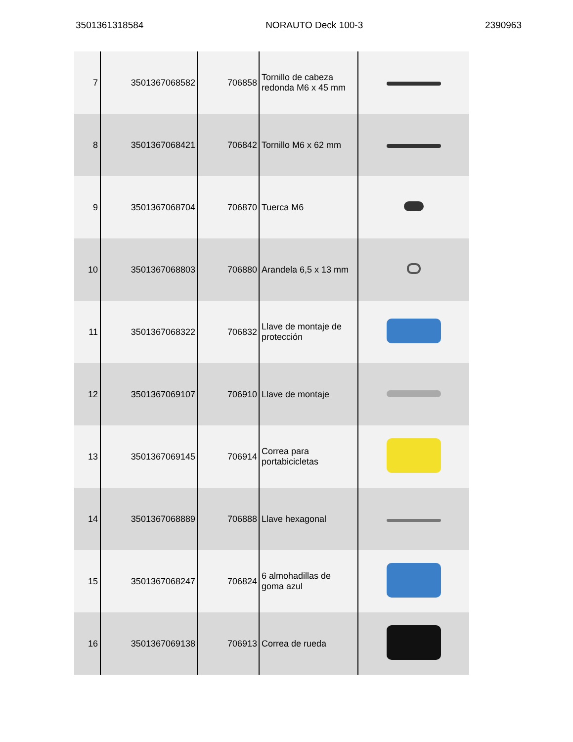3501361318584 NORAUTO Deck 100-3 2390963
| 7 | 3501367068582 | 706858 | Tornillo de cabeza redonda M6 x 45 mm | |
| 8 | 3501367068421 | 706842 | Tornillo M6 x 62 mm | |
| 9 | 3501367068704 | 706870 | Tuerca M6 | |
| 10 | 3501367068803 | 706880 | Arandela 6,5 x 13 mm | |
| 11 | 3501367068322 | 706832 | Llave de montaje de protección | |
| 12 | 3501367069107 | 706910 | Llave de montaje | |
| 13 | 3501367069145 | 706914 | Correa para portabicicletas | |
| 14 | 3501367068889 | 706888 | Llave hexagonal | |
| 15 | 3501367068247 | 706824 | 6 almohadillas de goma azul | |
| 16 | 3501367069138 | 706913 | Correa de rueda | |